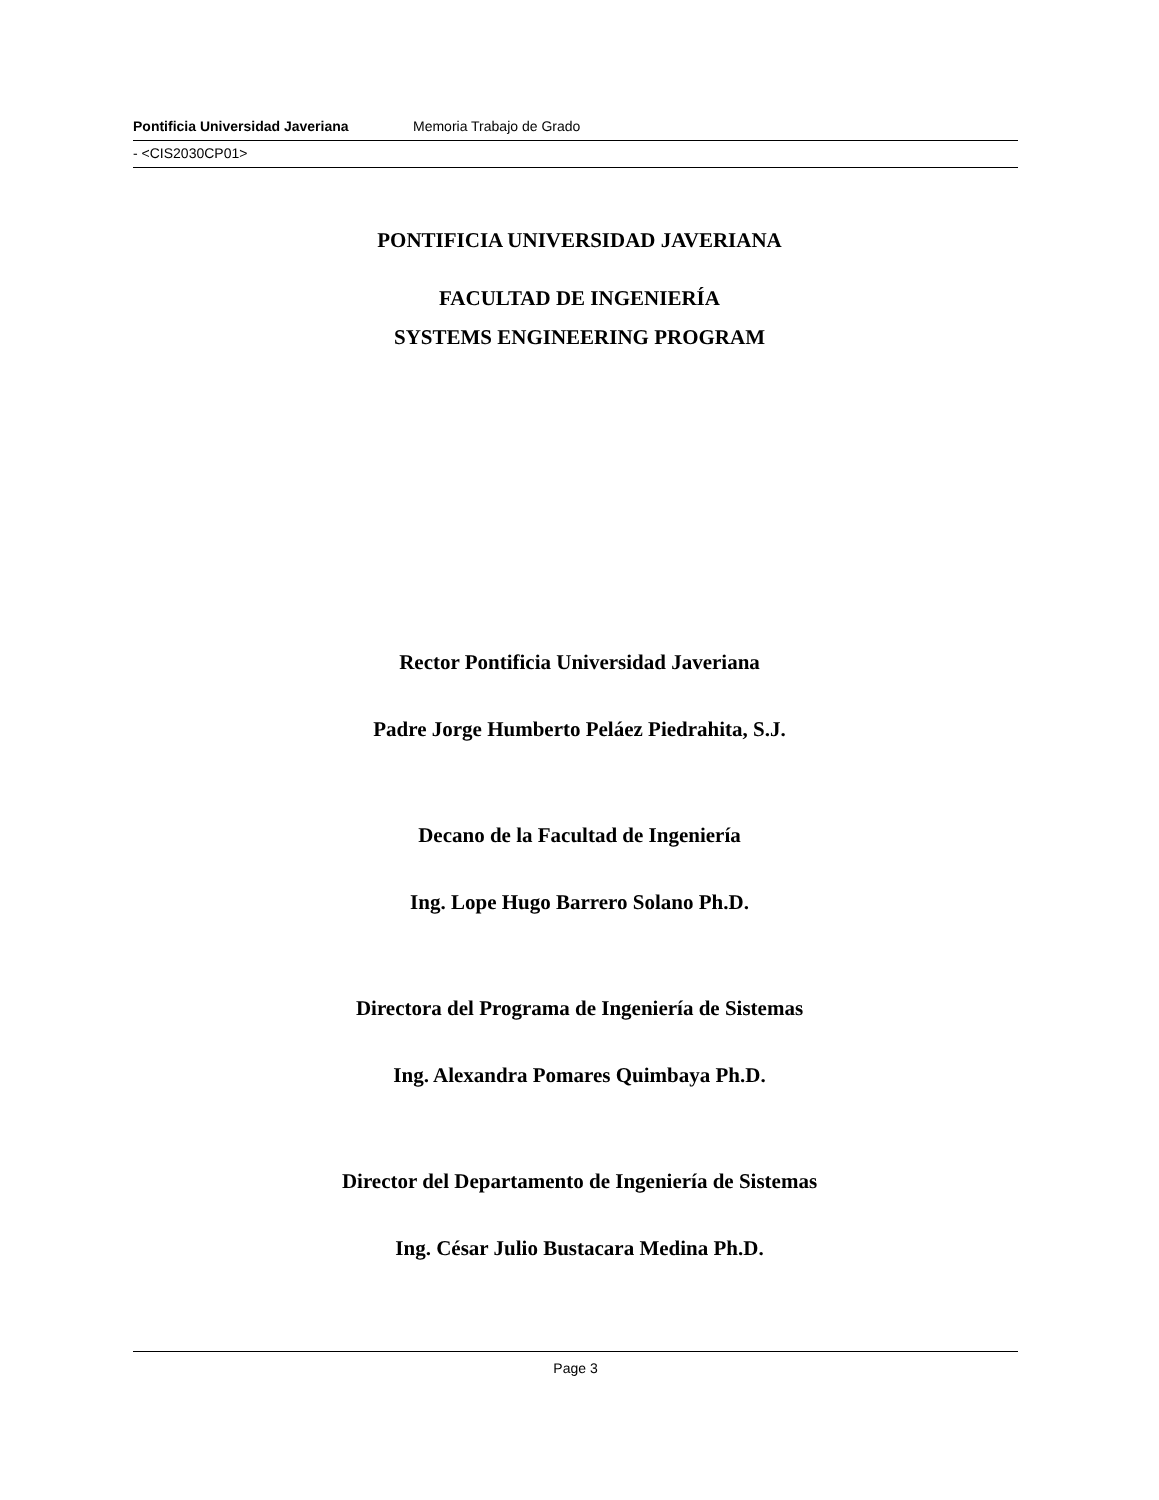Pontificia Universidad Javeriana Memoria Trabajo de Grado
- <CIS2030CP01>
PONTIFICIA UNIVERSIDAD JAVERIANA
FACULTAD DE INGENIERÍA
SYSTEMS ENGINEERING PROGRAM
Rector Pontificia Universidad Javeriana
Padre Jorge Humberto Peláez Piedrahita, S.J.
Decano de la Facultad de Ingeniería
Ing. Lope Hugo Barrero Solano Ph.D.
Directora del Programa de Ingeniería de Sistemas
Ing. Alexandra Pomares Quimbaya Ph.D.
Director del Departamento de Ingeniería de Sistemas
Ing. César Julio Bustacara Medina Ph.D.
Page 3